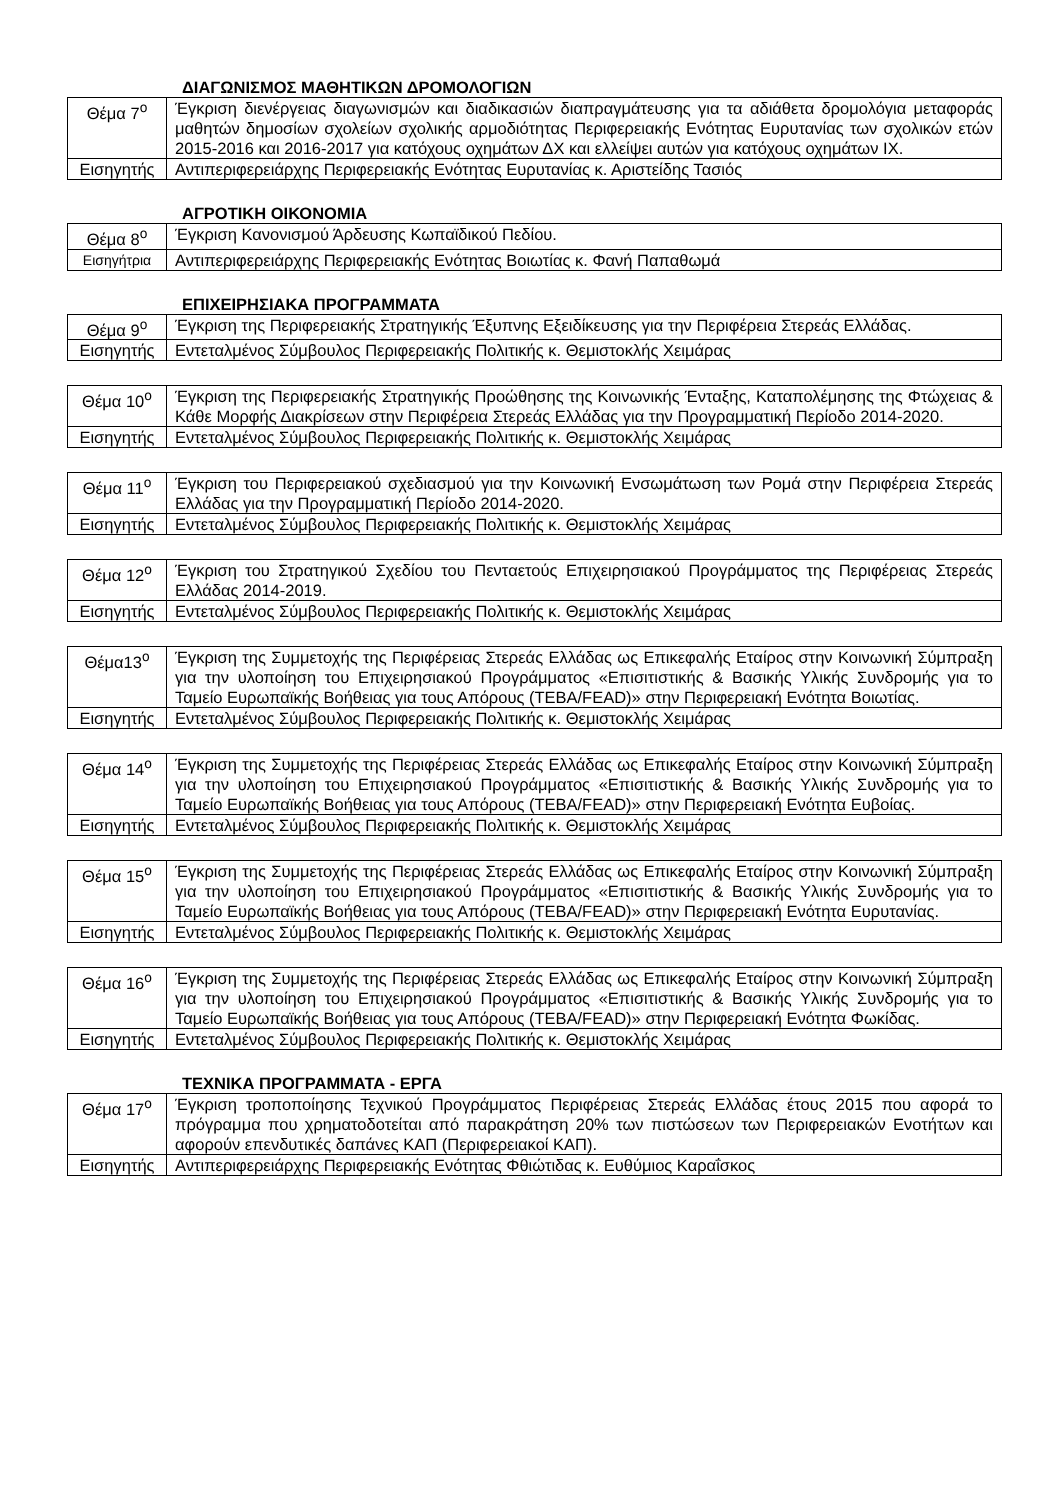ΔΙΑΓΩΝΙΣΜΟΣ ΜΑΘΗΤΙΚΩΝ ΔΡΟΜΟΛΟΓΙΩΝ
| Θέμα 7<sup>ο</sup> | Έγκριση διενέργειας διαγωνισμών και διαδικασιών διαπραγμάτευσης για τα αδιάθετα δρομολόγια μεταφοράς μαθητών δημοσίων σχολείων σχολικής αρμοδιότητας Περιφερειακής Ενότητας Ευρυτανίας των σχολικών ετών 2015-2016 και 2016-2017 για κατόχους οχημάτων ΔΧ και ελλείψει αυτών για κατόχους οχημάτων ΙΧ. |
| Εισηγητής | Αντιπεριφερειάρχης Περιφερειακής Ενότητας Ευρυτανίας κ. Αριστείδης Τασιός |
ΑΓΡΟΤΙΚΗ ΟΙΚΟΝΟΜΙΑ
| Θέμα 8<sup>ο</sup> | Έγκριση Κανονισμού Άρδευσης Κωπαϊδικού Πεδίου. |
| Εισηγήτρια | Αντιπεριφερειάρχης Περιφερειακής Ενότητας Βοιωτίας κ. Φανή Παπαθωμά |
ΕΠΙΧΕΙΡΗΣΙΑΚΑ ΠΡΟΓΡΑΜΜΑΤΑ
| Θέμα 9<sup>ο</sup> | Έγκριση της Περιφερειακής Στρατηγικής Έξυπνης Εξειδίκευσης για την Περιφέρεια Στερεάς Ελλάδας. |
| Εισηγητής | Εντεταλμένος Σύμβουλος Περιφερειακής Πολιτικής κ. Θεμιστοκλής Χειμάρας |
| Θέμα 10<sup>ο</sup> | Έγκριση της Περιφερειακής Στρατηγικής Προώθησης της Κοινωνικής Ένταξης, Καταπολέμησης της Φτώχειας & Κάθε Μορφής Διακρίσεων στην Περιφέρεια Στερεάς Ελλάδας για την Προγραμματική Περίοδο 2014-2020. |
| Εισηγητής | Εντεταλμένος Σύμβουλος Περιφερειακής Πολιτικής κ. Θεμιστοκλής Χειμάρας |
| Θέμα 11<sup>ο</sup> | Έγκριση του Περιφερειακού σχεδιασμού για την Κοινωνική Ενσωμάτωση των Ρομά στην Περιφέρεια Στερεάς Ελλάδας για την Προγραμματική Περίοδο 2014-2020. |
| Εισηγητής | Εντεταλμένος Σύμβουλος Περιφερειακής Πολιτικής κ. Θεμιστοκλής Χειμάρας |
| Θέμα 12<sup>ο</sup> | Έγκριση του Στρατηγικού Σχεδίου του Πενταετούς Επιχειρησιακού Προγράμματος της Περιφέρειας Στερεάς Ελλάδας 2014-2019. |
| Εισηγητής | Εντεταλμένος Σύμβουλος Περιφερειακής Πολιτικής κ. Θεμιστοκλής Χειμάρας |
| Θέμα13<sup>ο</sup> | Έγκριση της Συμμετοχής της Περιφέρειας Στερεάς Ελλάδας ως Επικεφαλής Εταίρος στην Κοινωνική Σύμπραξη για την υλοποίηση του Επιχειρησιακού Προγράμματος «Επισιτιστικής & Βασικής Υλικής Συνδρομής για το Ταμείο Ευρωπαϊκής Βοήθειας για τους Απόρους (ΤΕΒΑ/FEAD)» στην Περιφερειακή Ενότητα Βοιωτίας. |
| Εισηγητής | Εντεταλμένος Σύμβουλος Περιφερειακής Πολιτικής κ. Θεμιστοκλής Χειμάρας |
| Θέμα 14<sup>ο</sup> | Έγκριση της Συμμετοχής της Περιφέρειας Στερεάς Ελλάδας ως Επικεφαλής Εταίρος στην Κοινωνική Σύμπραξη για την υλοποίηση του Επιχειρησιακού Προγράμματος «Επισιτιστικής & Βασικής Υλικής Συνδρομής για το Ταμείο Ευρωπαϊκής Βοήθειας για τους Απόρους (ΤΕΒΑ/FEAD)» στην Περιφερειακή Ενότητα Ευβοίας. |
| Εισηγητής | Εντεταλμένος Σύμβουλος Περιφερειακής Πολιτικής κ. Θεμιστοκλής Χειμάρας |
| Θέμα 15<sup>ο</sup> | Έγκριση της Συμμετοχής της Περιφέρειας Στερεάς Ελλάδας ως Επικεφαλής Εταίρος στην Κοινωνική Σύμπραξη για την υλοποίηση του Επιχειρησιακού Προγράμματος «Επισιτιστικής & Βασικής Υλικής Συνδρομής για το Ταμείο Ευρωπαϊκής Βοήθειας για τους Απόρους (ΤΕΒΑ/FEAD)» στην Περιφερειακή Ενότητα Ευρυτανίας. |
| Εισηγητής | Εντεταλμένος Σύμβουλος Περιφερειακής Πολιτικής κ. Θεμιστοκλής Χειμάρας |
| Θέμα 16<sup>ο</sup> | Έγκριση της Συμμετοχής της Περιφέρειας Στερεάς Ελλάδας ως Επικεφαλής Εταίρος στην Κοινωνική Σύμπραξη για την υλοποίηση του Επιχειρησιακού Προγράμματος «Επισιτιστικής & Βασικής Υλικής Συνδρομής για το Ταμείο Ευρωπαϊκής Βοήθειας για τους Απόρους (ΤΕΒΑ/FEAD)» στην Περιφερειακή Ενότητα Φωκίδας. |
| Εισηγητής | Εντεταλμένος Σύμβουλος Περιφερειακής Πολιτικής κ. Θεμιστοκλής Χειμάρας |
ΤΕΧΝΙΚΑ ΠΡΟΓΡΑΜΜΑΤΑ - ΕΡΓΑ
| Θέμα 17<sup>ο</sup> | Έγκριση τροποποίησης Τεχνικού Προγράμματος Περιφέρειας Στερεάς Ελλάδας έτους 2015 που αφορά το πρόγραμμα που χρηματοδοτείται από παρακράτηση 20% των πιστώσεων των Περιφερειακών Ενοτήτων και αφορούν επενδυτικές δαπάνες ΚΑΠ (Περιφερειακοί ΚΑΠ). |
| Εισηγητής | Αντιπεριφερειάρχης Περιφερειακής Ενότητας Φθιώτιδας κ. Ευθύμιος Καραΐσκος |